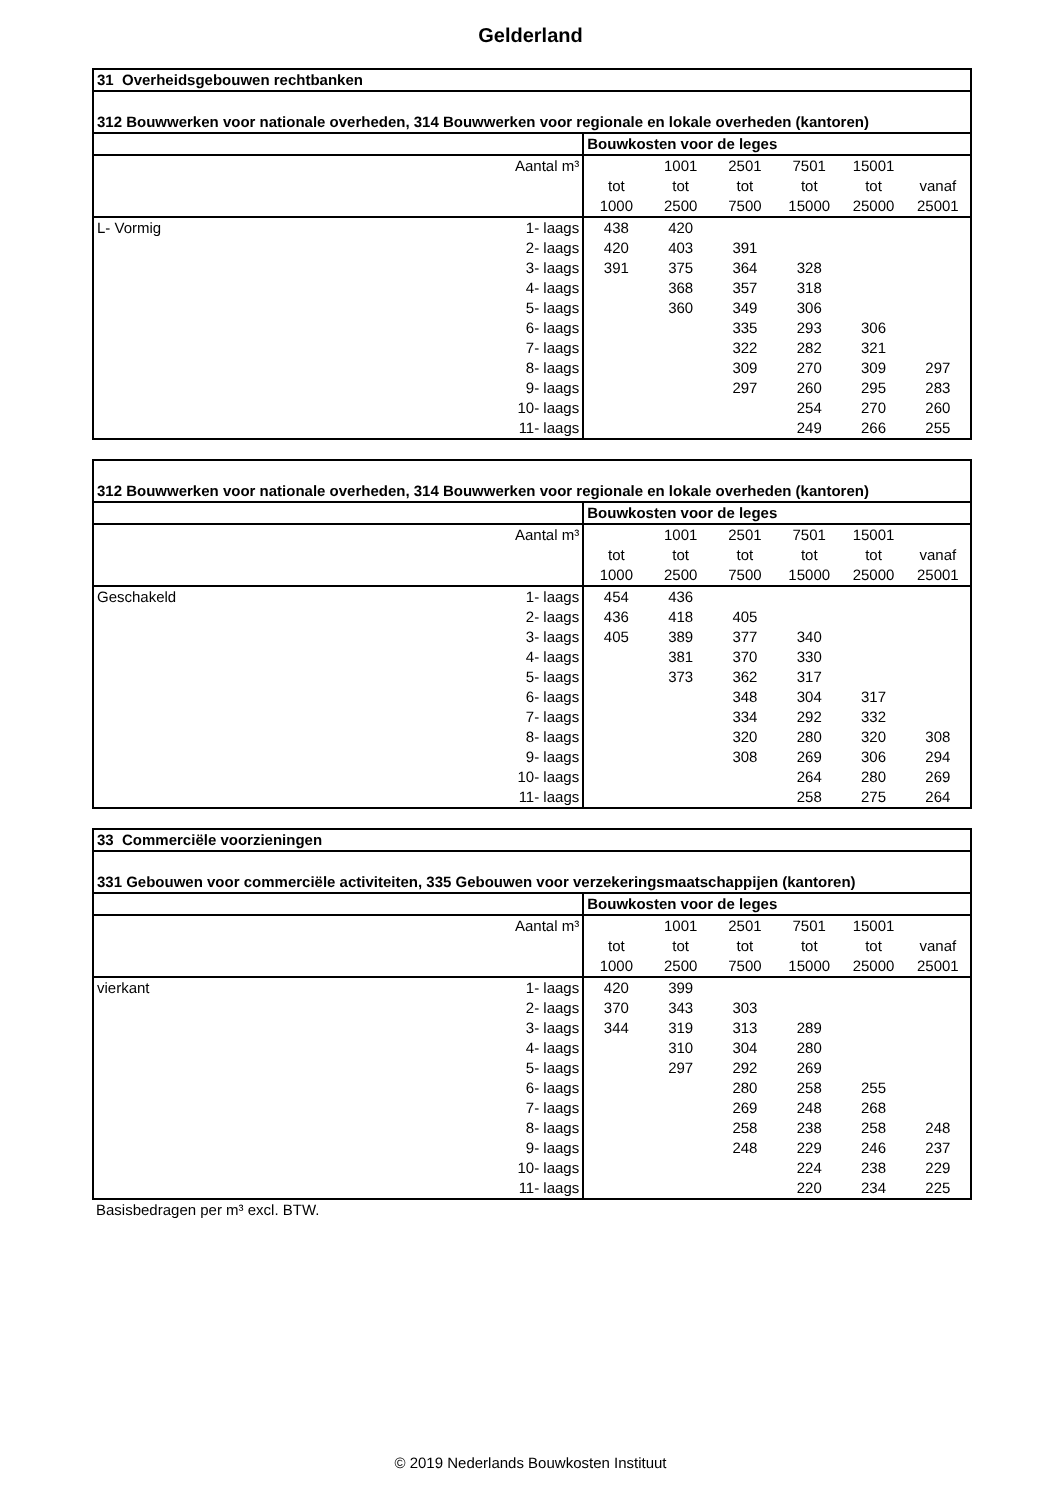Gelderland
| 31 Overheidsgebouwen rechtbanken | | | | | | |
| --- | --- | --- | --- | --- | --- | --- |
| 312 Bouwwerken voor nationale overheden, 314 Bouwwerken voor regionale en lokale overheden (kantoren) | | | | | | |
| | Bouwkosten voor de leges | | | | | |
| Aantal m³ | | 1001 | 2501 | 7501 | 15001 | |
| | tot | tot | tot | tot | tot | vanaf |
| | 1000 | 2500 | 7500 | 15000 | 25000 | 25001 |
| L- Vormig 1- laags | 438 | 420 | | | | |
| 2- laags | 420 | 403 | 391 | | | |
| 3- laags | 391 | 375 | 364 | 328 | | |
| 4- laags | | 368 | 357 | 318 | | |
| 5- laags | | 360 | 349 | 306 | | |
| 6- laags | | | 335 | 293 | 306 | |
| 7- laags | | | 322 | 282 | 321 | |
| 8- laags | | | 309 | 270 | 309 | 297 |
| 9- laags | | | 297 | 260 | 295 | 283 |
| 10- laags | | | | 254 | 270 | 260 |
| 11- laags | | | | 249 | 266 | 255 |
| 312 Bouwwerken voor nationale overheden, 314 Bouwwerken voor regionale en lokale overheden (kantoren) | | | | | | |
| --- | --- | --- | --- | --- | --- | --- |
| | Bouwkosten voor de leges | | | | | |
| Aantal m³ | | 1001 | 2501 | 7501 | 15001 | |
| | tot | tot | tot | tot | tot | vanaf |
| | 1000 | 2500 | 7500 | 15000 | 25000 | 25001 |
| Geschakeld 1- laags | 454 | 436 | | | | |
| 2- laags | 436 | 418 | 405 | | | |
| 3- laags | 405 | 389 | 377 | 340 | | |
| 4- laags | | 381 | 370 | 330 | | |
| 5- laags | | 373 | 362 | 317 | | |
| 6- laags | | | 348 | 304 | 317 | |
| 7- laags | | | 334 | 292 | 332 | |
| 8- laags | | | 320 | 280 | 320 | 308 |
| 9- laags | | | 308 | 269 | 306 | 294 |
| 10- laags | | | | 264 | 280 | 269 |
| 11- laags | | | | 258 | 275 | 264 |
| 33 Commerciële voorzieningen | | | | | | |
| --- | --- | --- | --- | --- | --- | --- |
| 331 Gebouwen voor commerciële activiteiten, 335 Gebouwen voor verzekeringsmaatschappijen (kantoren) | | | | | | |
| | Bouwkosten voor de leges | | | | | |
| Aantal m³ | | 1001 | 2501 | 7501 | 15001 | |
| | tot | tot | tot | tot | tot | vanaf |
| | 1000 | 2500 | 7500 | 15000 | 25000 | 25001 |
| vierkant 1- laags | 420 | 399 | | | | |
| 2- laags | 370 | 343 | 303 | | | |
| 3- laags | 344 | 319 | 313 | 289 | | |
| 4- laags | | 310 | 304 | 280 | | |
| 5- laags | | 297 | 292 | 269 | | |
| 6- laags | | | 280 | 258 | 255 | |
| 7- laags | | | 269 | 248 | 268 | |
| 8- laags | | | 258 | 238 | 258 | 248 |
| 9- laags | | | 248 | 229 | 246 | 237 |
| 10- laags | | | | 224 | 238 | 229 |
| 11- laags | | | | 220 | 234 | 225 |
Basisbedragen per m³ excl. BTW.
© 2019 Nederlands Bouwkosten Instituut